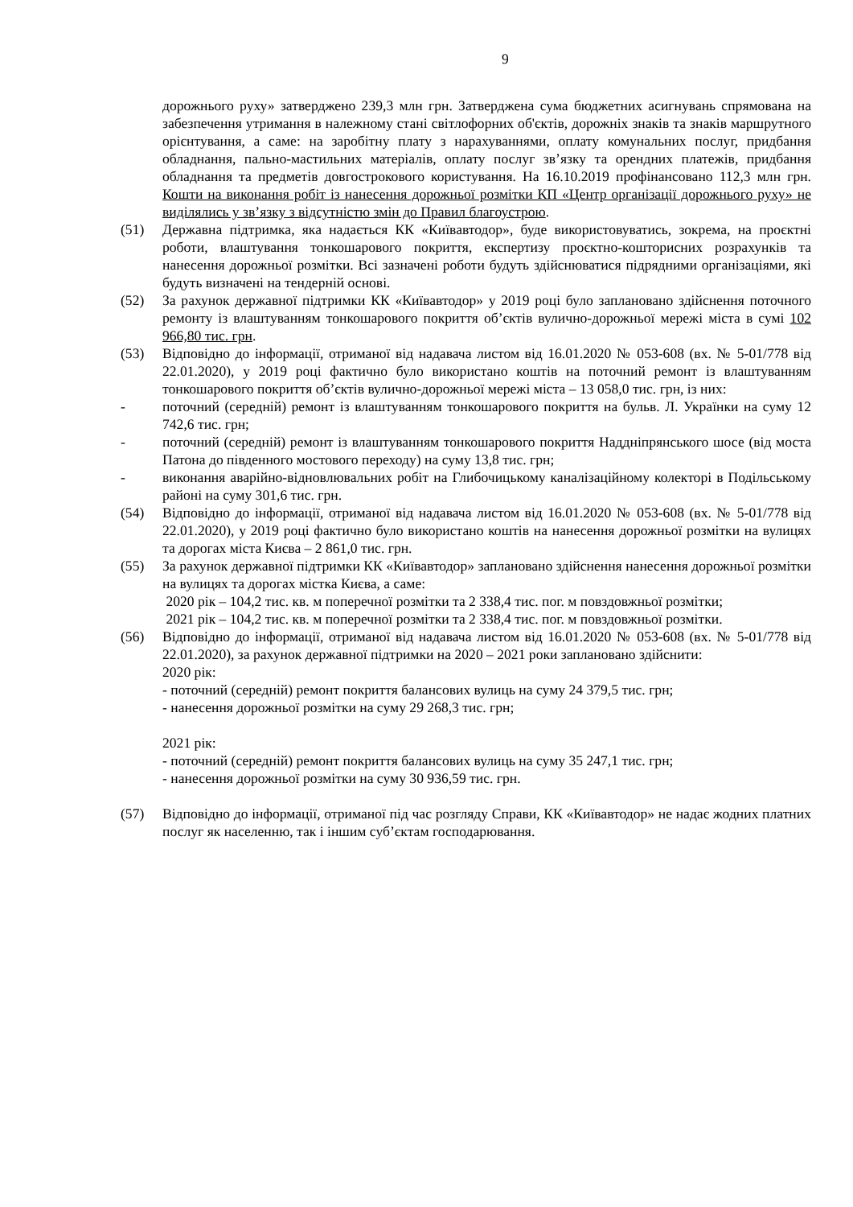9
дорожнього руху» затверджено 239,3 млн грн. Затверджена сума бюджетних асигнувань спрямована на забезпечення утримання в належному стані світлофорних об'єктів, дорожніх знаків та знаків маршрутного орієнтування, а саме: на заробітну плату з нарахуваннями, оплату комунальних послуг, придбання обладнання, пально-мастильних матеріалів, оплату послуг зв’язку та орендних платежів, придбання обладнання та предметів довгострокового користування. На 16.10.2019 профінансовано 112,3 млн грн. Кошти на виконання робіт із нанесення дорожньої розмітки КП «Центр організації дорожнього руху» не виділялись у зв’язку з відсутністю змін до Правил благоустрою.
(51) Державна підтримка, яка надається КК «Київавтодор», буде використовуватись, зокрема, на проєктні роботи, влаштування тонкошарового покриття, експертизу проєктно-кошторисних розрахунків та нанесення дорожньої розмітки. Всі зазначені роботи будуть здійснюватися підрядними організаціями, які будуть визначені на тендерній основі.
(52) За рахунок державної підтримки КК «Київавтодор» у 2019 році було заплановано здійснення поточного ремонту із влаштуванням тонкошарового покриття об’єктів вулично-дорожньої мережі міста в сумі 102 966,80 тис. грн.
(53) Відповідно до інформації, отриманої від надавача листом від 16.01.2020 № 053-608 (вх. № 5-01/778 від 22.01.2020), у 2019 році фактично було використано коштів на поточний ремонт із влаштуванням тонкошарового покриття об’єктів вулично-дорожньої мережі міста – 13 058,0 тис. грн, із них:
- поточний (середній) ремонт із влаштуванням тонкошарового покриття на бульв. Л. Українки на суму 12 742,6 тис. грн;
- поточний (середній) ремонт із влаштуванням тонкошарового покриття Наддніпрянського шосе (від моста Патона до південного мостового переходу) на суму 13,8 тис. грн;
- виконання аварійно-відновлювальних робіт на Глибочицькому каналізаційному колекторі в Подільському районі на суму 301,6 тис. грн.
(54) Відповідно до інформації, отриманої від надавача листом від 16.01.2020 № 053-608 (вх. № 5-01/778 від 22.01.2020), у 2019 році фактично було використано коштів на нанесення дорожньої розмітки на вулицях та дорогах міста Києва – 2 861,0 тис. грн.
(55) За рахунок державної підтримки КК «Київавтодор» заплановано здійснення нанесення дорожньої розмітки на вулицях та дорогах містка Києва, а саме:
2020 рік – 104,2 тис. кв. м поперечної розмітки та 2 338,4 тис. пог. м повздовжньої розмітки;
2021 рік – 104,2 тис. кв. м поперечної розмітки та 2 338,4 тис. пог. м повздовжньої розмітки.
(56) Відповідно до інформації, отриманої від надавача листом від 16.01.2020 № 053-608 (вх. № 5-01/778 від 22.01.2020), за рахунок державної підтримки на 2020 – 2021 роки заплановано здійснити:
2020 рік:
- поточний (середній) ремонт покриття балансових вулиць на суму 24 379,5 тис. грн;
- нанесення дорожньої розмітки на суму 29 268,3 тис. грн;
2021 рік:
- поточний (середній) ремонт покриття балансових вулиць на суму 35 247,1 тис. грн;
- нанесення дорожньої розмітки на суму 30 936,59 тис. грн.
(57) Відповідно до інформації, отриманої під час розгляду Справи, КК «Київавтодор» не надає жодних платних послуг як населенню, так і іншим суб’єктам господарювання.